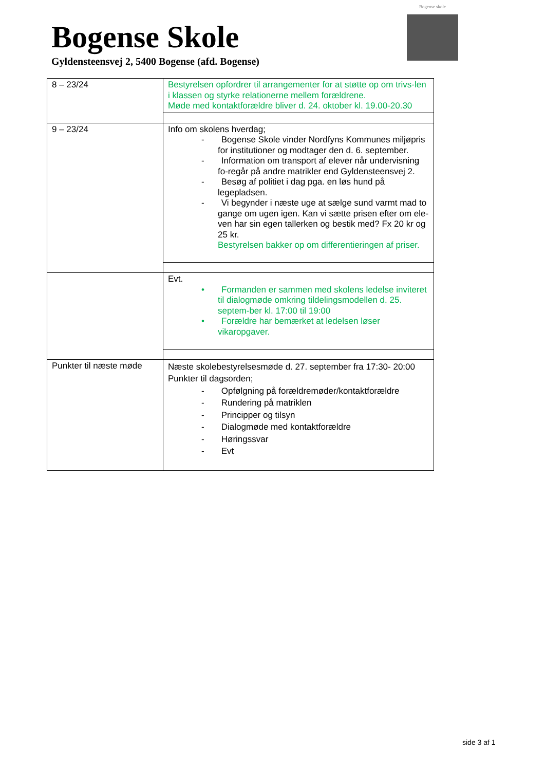Bogense Skole
Gyldensteensvej 2, 5400 Bogense (afd. Bogense)
Bogense skole
| 8 – 23/24 | Bestyrelsen opfordrer til arrangementer for at støtte op om trivs-len i klassen og styrke relationerne mellem forældrene. Møde med kontaktforældre bliver d. 24. oktober kl. 19.00-20.30 |
| 9 – 23/24 | Info om skolens hverdag; - Bogense Skole vinder Nordfyns Kommunes miljøpris for institutioner og modtager den d. 6. september. - Information om transport af elever når undervisning fo-regår på andre matrikler end Gyldensteensvej 2. - Besøg af politiet i dag pga. en løs hund på legepladsen. - Vi begynder i næste uge at sælge sund varmt mad to gange om ugen igen. Kan vi sætte prisen efter om ele-ven har sin egen tallerken og bestik med? Fx 20 kr og 25 kr. Bestyrelsen bakker op om differentieringen af priser. |
| | Evt. • Formanden er sammen med skolens ledelse inviteret til dialogmøde omkring tildelingsmodellen d. 25. septem-ber kl. 17:00 til 19:00 • Forældre har bemærket at ledelsen løser vikaropgaver. |
| Punkter til næste møde | Næste skolebestyrelsesmøde d. 27. september fra 17:30- 20:00 Punkter til dagsorden; - Opfølgning på forældremøder/kontaktforældre - Rundering på matriklen - Principper og tilsyn - Dialogmøde med kontaktforældre - Høringssvar - Evt |
side 3 af 1